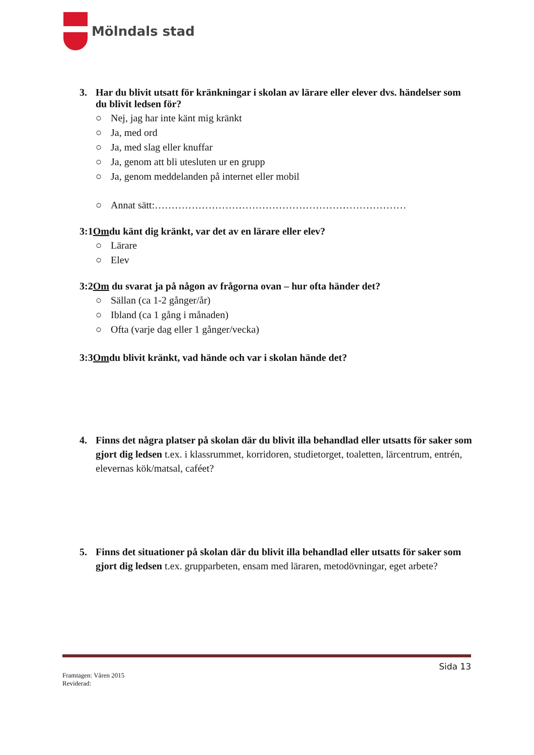Mölndals stad
3. Har du blivit utsatt för kränkningar i skolan av lärare eller elever dvs. händelser som du blivit ledsen för?
○ Nej, jag har inte känt mig kränkt
○ Ja, med ord
○ Ja, med slag eller knuffar
○ Ja, genom att bli utesluten ur en grupp
○ Ja, genom meddelanden på internet eller mobil
○ Annat sätt:…………………………………………………………………
3:1 Om du känt dig kränkt, var det av en lärare eller elev?
○ Lärare
○ Elev
3:2 Om du svarat ja på någon av frågorna ovan – hur ofta händer det?
○ Sällan (ca 1-2 gånger/år)
○ Ibland (ca 1 gång i månaden)
○ Ofta (varje dag eller 1 gånger/vecka)
3:3 Om du blivit kränkt, vad hände och var i skolan hände det?
4. Finns det några platser på skolan där du blivit illa behandlad eller utsatts för saker som gjort dig ledsen t.ex. i klassrummet, korridoren, studietorget, toaletten, lärcentrum, entrén, elevernas kök/matsal, caféet?
5. Finns det situationer på skolan där du blivit illa behandlad eller utsatts för saker som gjort dig ledsen t.ex. grupparbeten, ensam med läraren, metodövningar, eget arbete?
Sida 13
Framtagen: Våren 2015
Reviderad: